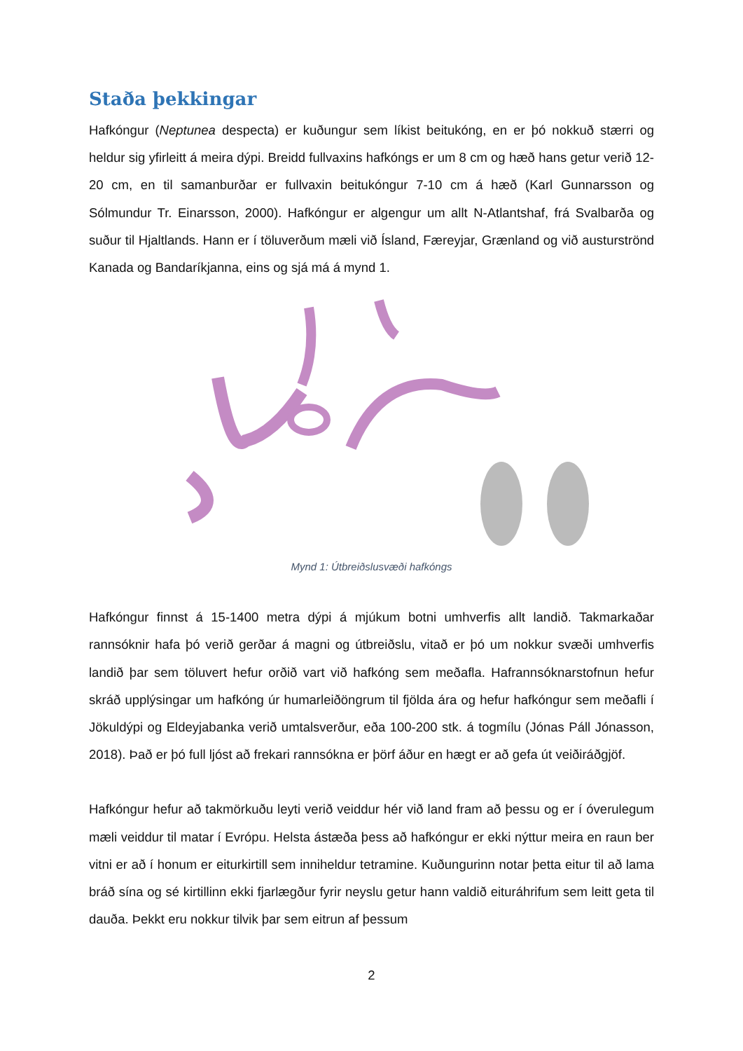Staða þekkingar
Hafkóngur (Neptunea despecta) er kuðungur sem líkist beitukóng, en er þó nokkuð stærri og heldur sig yfirleitt á meira dýpi. Breidd fullvaxins hafkóngs er um 8 cm og hæð hans getur verið 12-20 cm, en til samanburðar er fullvaxin beitukóngur 7-10 cm á hæð (Karl Gunnarsson og Sólmundur Tr. Einarsson, 2000). Hafkóngur er algengur um allt N-Atlantshaf, frá Svalbarða og suður til Hjaltlands. Hann er í töluverðum mæli við Ísland, Færeyjar, Grænland og við austurströnd Kanada og Bandaríkjanna, eins og sjá má á mynd 1.
Mynd 1: Útbreiðslusvæði hafkóngs
Hafkóngur finnst á 15-1400 metra dýpi á mjúkum botni umhverfis allt landið. Takmarkaðar rannsóknir hafa þó verið gerðar á magni og útbreiðslu, vitað er þó um nokkur svæði umhverfis landið þar sem töluvert hefur orðið vart við hafkóng sem meðafla. Hafrannsóknarstofnun hefur skráð upplýsingar um hafkóng úr humarleiðöngrum til fjölda ára og hefur hafkóngur sem meðafli í Jökuldýpi og Eldeyjabanka verið umtalsverður, eða 100-200 stk. á togmílu (Jónas Páll Jónasson, 2018). Það er þó full ljóst að frekari rannsókna er þörf áður en hægt er að gefa út veiðiráðgjöf.
Hafkóngur hefur að takmörkuðu leyti verið veiddur hér við land fram að þessu og er í óverulegum mæli veiddur til matar í Evrópu. Helsta ástæða þess að hafkóngur er ekki nýttur meira en raun ber vitni er að í honum er eiturkirtill sem inniheldur tetramine. Kuðungurinn notar þetta eitur til að lama bráð sína og sé kirtillinn ekki fjarlægður fyrir neyslu getur hann valdið eituráhrifum sem leitt geta til dauða. Þekkt eru nokkur tilvik þar sem eitrun af þessum
2